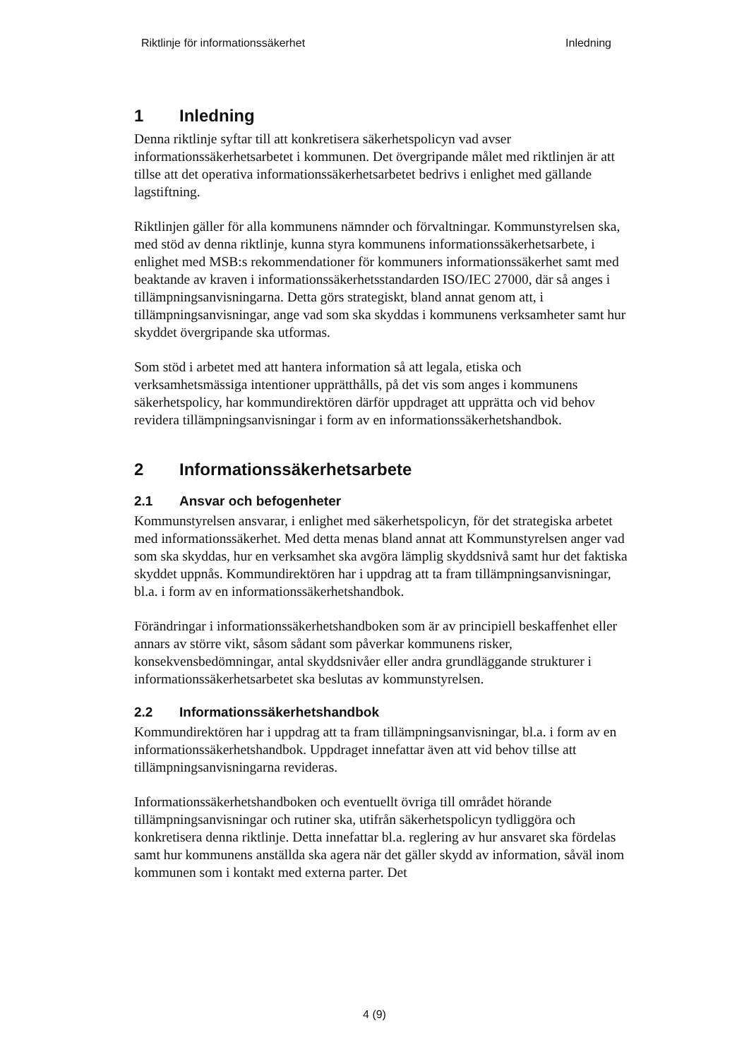Riktlinje för informationssäkerhet Inledning
1 Inledning
Denna riktlinje syftar till att konkretisera säkerhetspolicyn vad avser informationssäkerhetsarbetet i kommunen. Det övergripande målet med riktlinjen är att tillse att det operativa informationssäkerhetsarbetet bedrivs i enlighet med gällande lagstiftning.
Riktlinjen gäller för alla kommunens nämnder och förvaltningar. Kommunstyrelsen ska, med stöd av denna riktlinje, kunna styra kommunens informationssäkerhetsarbete, i enlighet med MSB:s rekommendationer för kommuners informationssäkerhet samt med beaktande av kraven i informationssäkerhetsstandarden ISO/IEC 27000, där så anges i tillämpningsanvisningarna. Detta görs strategiskt, bland annat genom att, i tillämpningsanvisningar, ange vad som ska skyddas i kommunens verksamheter samt hur skyddet övergripande ska utformas.
Som stöd i arbetet med att hantera information så att legala, etiska och verksamhetsmässiga intentioner upprätthålls, på det vis som anges i kommunens säkerhetspolicy, har kommundirektören därför uppdraget att upprätta och vid behov revidera tillämpningsanvisningar i form av en informationssäkerhetshandbok.
2 Informationssäkerhetsarbete
2.1 Ansvar och befogenheter
Kommunstyrelsen ansvarar, i enlighet med säkerhetspolicyn, för det strategiska arbetet med informationssäkerhet. Med detta menas bland annat att Kommunstyrelsen anger vad som ska skyddas, hur en verksamhet ska avgöra lämplig skyddsnivå samt hur det faktiska skyddet uppnås. Kommundirektören har i uppdrag att ta fram tillämpningsanvisningar, bl.a. i form av en informationssäkerhetshandbok.
Förändringar i informationssäkerhetshandboken som är av principiell beskaffenhet eller annars av större vikt, såsom sådant som påverkar kommunens risker, konsekvensbedömningar, antal skyddsnivåer eller andra grundläggande strukturer i informationssäkerhetsarbetet ska beslutas av kommunstyrelsen.
2.2 Informationssäkerhetshandbok
Kommundirektören har i uppdrag att ta fram tillämpningsanvisningar, bl.a. i form av en informationssäkerhetshandbok. Uppdraget innefattar även att vid behov tillse att tillämpningsanvisningarna revideras.
Informationssäkerhetshandboken och eventuellt övriga till området hörande tillämpningsanvisningar och rutiner ska, utifrån säkerhetspolicyn tydliggöra och konkretisera denna riktlinje. Detta innefattar bl.a. reglering av hur ansvaret ska fördelas samt hur kommunens anställda ska agera när det gäller skydd av information, såväl inom kommunen som i kontakt med externa parter. Det
4 (9)